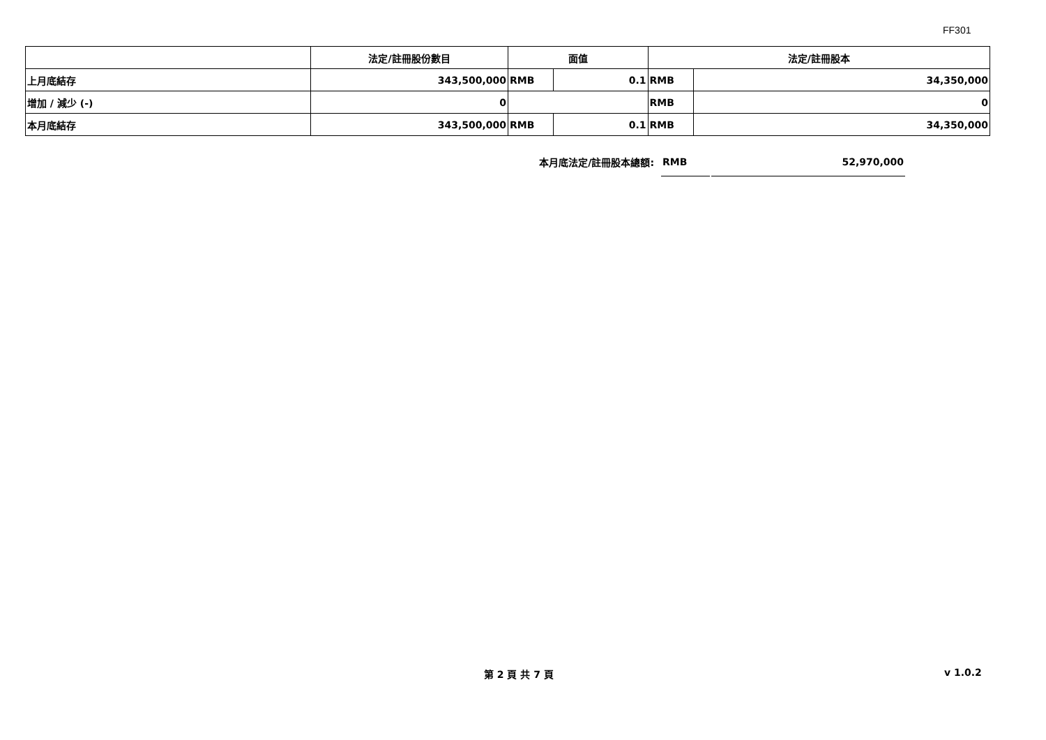FF301
| | 法定/註冊股份數目 | 面值 | | 法定/註冊股本 | |
| --- | --- | --- | --- | --- | --- |
| 上月底結存 | 343,500,000 | RMB | 0.1 | RMB | 34,350,000 |
| 增加 / 減少 (-) | 0 | | | RMB | 0 |
| 本月底結存 | 343,500,000 | RMB | 0.1 | RMB | 34,350,000 |
本月底法定/註冊股本總額:
RMB 52,970,000
第 2 頁 共 7 頁 v 1.0.2